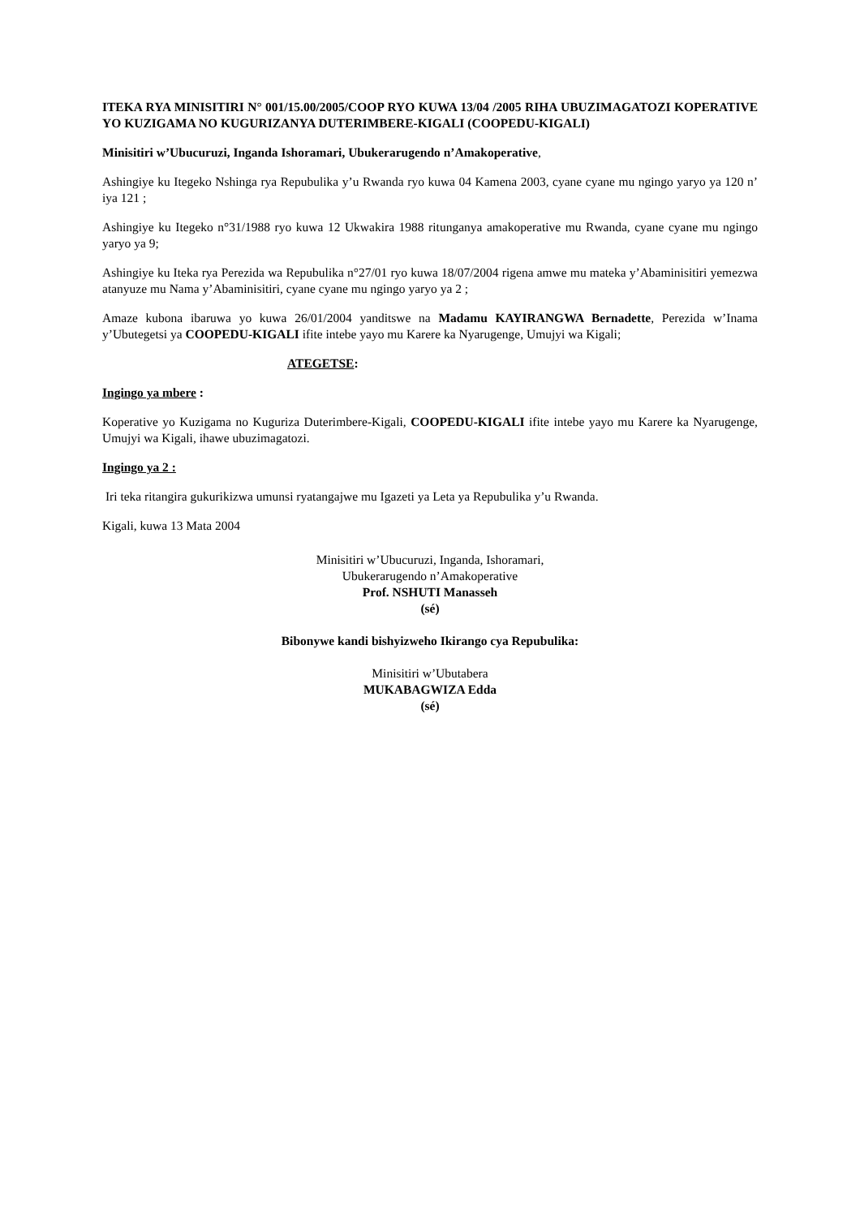ITEKA RYA MINISITIRI N° 001/15.00/2005/COOP RYO KUWA 13/04 /2005 RIHA UBUZIMAGATOZI KOPERATIVE YO KUZIGAMA NO KUGURIZANYA DUTERIMBERE-KIGALI (COOPEDU-KIGALI)
Minisitiri w’Ubucuruzi, Inganda Ishoramari, Ubukerarugendo n’Amakoperative,
Ashingiye ku Itegeko Nshinga rya Repubulika y’u Rwanda ryo kuwa 04 Kamena 2003, cyane cyane mu ngingo yaryo ya 120 n’ iya 121 ;
Ashingiye ku Itegeko n°31/1988 ryo kuwa 12 Ukwakira 1988 ritunganya amakoperative mu Rwanda, cyane cyane mu ngingo yaryo ya 9;
Ashingiye ku Iteka rya Perezida wa Repubulika n°27/01 ryo kuwa 18/07/2004 rigena amwe mu mateka y’Abaminisitiri yemezwa atanyuze mu Nama y’Abaminisitiri, cyane cyane mu ngingo yaryo ya 2 ;
Amaze kubona ibaruwa yo kuwa 26/01/2004 yanditswe na Madamu KAYIRANGWA Bernadette, Perezida w’Inama y’Ubutegetsi ya COOPEDU-KIGALI ifite intebe yayo mu Karere ka Nyarugenge, Umujyi wa Kigali;
ATEGETSE:
Ingingo ya mbere :
Koperative yo Kuzigama no Kuguriza Duterimbere-Kigali, COOPEDU-KIGALI ifite intebe yayo mu Karere ka Nyarugenge, Umujyi wa Kigali, ihawe ubuzimagatozi.
Ingingo ya 2 :
Iri teka ritangira gukurikizwa umunsi ryatangajwe mu Igazeti ya Leta ya Repubulika y’u Rwanda.
Kigali, kuwa 13 Mata 2004
Minisitiri w’Ubucuruzi, Inganda, Ishoramari,
Ubukerarugendo n’Amakoperative
Prof. NSHUTI Manasseh
(sé)
Bibonywe kandi bishyizweho Ikirango cya Repubulika:
Minisitiri w’Ubutabera
MUKABAGWIZA Edda
(sé)